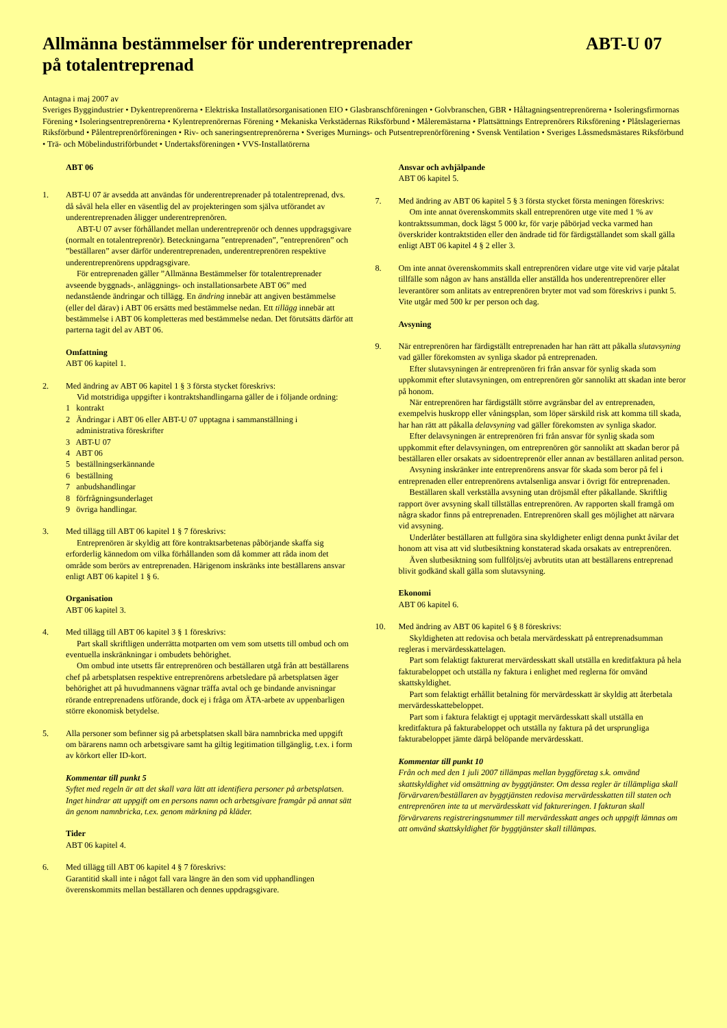Allmänna bestämmelser för underentreprenader
på totalentreprenad
ABT-U 07
Antagna i maj 2007 av
Sveriges Byggindustrier • Dykentreprenörerna • Elektriska Installatörsorganisationen EIO • Glasbranschföreningen • Golvbranschen, GBR • Håltagningsentreprenörerna • Isoleringsfirmornas Förening • Isoleringsentreprenörerna • Kylentreprenörernas Förening • Mekaniska Verkstädernas Riksförbund • Måleremästarna • Plattsättnings Entreprenörers Riksförening • Plåtslageriernas Riksförbund • Pålentreprenörföreningen • Riv- och saneringsentreprenörerna • Sveriges Murnings- och Putsentreprenörförening • Svensk Ventilation • Sveriges Låssmedsmästares Riksförbund • Trä- och Möbelindustriförbundet • Undertaksföreningen • VVS-Installatörerna
ABT 06
1. ABT-U 07 är avsedda att användas för underentreprenader på totalentreprenad, dvs. då såväl hela eller en väsentlig del av projekteringen som själva utförandet av underentreprenaden åligger underentreprenören.
ABT-U 07 avser förhållandet mellan underentreprenör och dennes uppdragsgivare (normalt en totalentreprenör). Beteckningarna ”entreprenaden”, ”entreprenören” och ”beställaren” avser därför underentreprenaden, underentreprenören respektive underentreprenörens uppdragsgivare.
För entreprenaden gäller ”Allmänna Bestämmelser för totalentreprenader avseende byggnads-, anläggnings- och installationsarbete ABT 06” med nedanstående ändringar och tillägg. En ändring innebär att angiven bestämmelse (eller del därav) i ABT 06 ersätts med bestämmelse nedan. Ett tillägg innebär att bestämmelse i ABT 06 kompletteras med bestämmelse nedan. Det förutsätts därför att parterna tagit del av ABT 06.
Omfattning
ABT 06 kapitel 1.
2. Med ändring av ABT 06 kapitel 1 § 3 första stycket föreskrivs:
Vid motstridiga uppgifter i kontraktshandlingarna gäller de i följande ordning:
1 kontrakt
2 Ändringar i ABT 06 eller ABT-U 07 upptagna i sammanställning i
administrativa föreskrifter
3 ABT-U 07
4 ABT 06
5 beställningserkännande
6 beställning
7 anbudshandlingar
8 förfrågningsunderlaget
9 övriga handlingar.
3. Med tillägg till ABT 06 kapitel 1 § 7 föreskrivs:
Entreprenören är skyldig att före kontraktsarbetenas påbörjande skaffa sig erforderlig kännedom om vilka förhållanden som då kommer att råda inom det område som berörs av entreprenaden. Härigenom inskränks inte beställarens ansvar enligt ABT 06 kapitel 1 § 6.
Organisation
ABT 06 kapitel 3.
4. Med tillägg till ABT 06 kapitel 3 § 1 föreskrivs:
Part skall skriftligen underrätta motparten om vem som utsetts till ombud och om eventuella inskränkningar i ombudets behörighet.
Om ombud inte utsetts får entreprenören och beställaren utgå från att beställarens chef på arbetsplatsen respektive entreprenörens arbetsledare på arbetsplatsen äger behörighet att på huvudmannens vägnar träffa avtal och ge bindande anvisningar rörande entreprenadens utförande, dock ej i fråga om ÄTA-arbete av uppenbarligen större ekonomisk betydelse.
5. Alla personer som befinner sig på arbetsplatsen skall bära namnbricka med uppgift om bärarens namn och arbetsgivare samt ha giltig legitimation tillgänglig, t.ex. i form av körkort eller ID-kort.
Kommentar till punkt 5
Syftet med regeln är att det skall vara lätt att identifiera personer på arbetsplatsen. Inget hindrar att uppgift om en persons namn och arbetsgivare framgår på annat sätt än genom namnbricka, t.ex. genom märkning på kläder.
Tider
ABT 06 kapitel 4.
6. Med tillägg till ABT 06 kapitel 4 § 7 föreskrivs:
Garantitid skall inte i något fall vara längre än den som vid upphandlingen överenskommits mellan beställaren och dennes uppdragsgivare.
Ansvar och avhjälpande
ABT 06 kapitel 5.
7. Med ändring av ABT 06 kapitel 5 § 3 första stycket första meningen föreskrivs:
Om inte annat överenskommits skall entreprenören utge vite med 1 % av kontraktssumman, dock lägst 5 000 kr, för varje påbörjad vecka varmed han överskrider kontraktstiden eller den ändrade tid för färdigställandet som skall gälla enligt ABT 06 kapitel 4 § 2 eller 3.
8. Om inte annat överenskommits skall entreprenören vidare utge vite vid varje påtalat tillfälle som någon av hans anställda eller anställda hos underentreprenörer eller leverantörer som anlitats av entreprenören bryter mot vad som föreskrivs i punkt 5. Vite utgår med 500 kr per person och dag.
Avsyning
9. När entreprenören har färdigställt entreprenaden har han rätt att påkalla slutavsyning vad gäller förekomsten av synliga skador på entreprenaden.
Efter slutavsyningen är entreprenören fri från ansvar för synlig skada som uppkommit efter slutavsyningen, om entreprenören gör sannolikt att skadan inte beror på honom.
När entreprenören har färdigställt större avgränsbar del av entreprenaden, exempelvis huskropp eller våningsplan, som löper särskild risk att komma till skada, har han rätt att påkalla delavsyning vad gäller förekomsten av synliga skador.
Efter delavsyningen är entreprenören fri från ansvar för synlig skada som uppkommit efter delavsyningen, om entreprenören gör sannolikt att skadan beror på beställaren eller orsakats av sidoentreprenör eller annan av beställaren anlitad person.
Avsyning inskränker inte entreprenörens ansvar för skada som beror på fel i entreprenaden eller entreprenörens avtalsenliga ansvar i övrigt för entreprenaden.
Beställaren skall verkställa avsyning utan dröjsmål efter påkallande. Skriftlig rapport över avsyning skall tillställas entreprenören. Av rapporten skall framgå om några skador finns på entreprenaden. Entreprenören skall ges möjlighet att närvara vid avsyning.
Underlåter beställaren att fullgöra sina skyldigheter enligt denna punkt åvilar det honom att visa att vid slutbesiktning konstaterad skada orsakats av entreprenören.
Även slutbesiktning som fullföljts/ej avbrutits utan att beställarens entreprenad blivit godkänd skall gälla som slutavsyning.
Ekonomi
ABT 06 kapitel 6.
10. Med ändring av ABT 06 kapitel 6 § 8 föreskrivs:
Skyldigheten att redovisa och betala mervärdesskatt på entreprenadsumman regleras i mervärdesskattelagen.
Part som felaktigt fakturerat mervärdesskatt skall utställa en kreditfaktura på hela fakturabeloppet och utställa ny faktura i enlighet med reglerna för omvänd skattskyldighet.
Part som felaktigt erhållit betalning för mervärdesskatt är skyldig att återbetala mervärdesskattebeloppet.
Part som i faktura felaktigt ej upptagit mervärdesskatt skall utställa en kreditfaktura på fakturabeloppet och utställa ny faktura på det ursprungliga fakturabeloppet jämte därpå belöpande mervärdesskatt.
Kommentar till punkt 10
Från och med den 1 juli 2007 tillämpas mellan byggföretag s.k. omvänd skattskyldighet vid omsättning av byggtjänster. Om dessa regler är tillämpliga skall förvärvaren/beställaren av byggtjänsten redovisa mervärdesskatten till staten och entreprenören inte ta ut mervärdesskatt vid faktureringen. I fakturan skall förvärvarens registreringsnummer till mervärdesskatt anges och uppgift lämnas om att omvänd skattskyldighet för byggtjänster skall tillämpas.